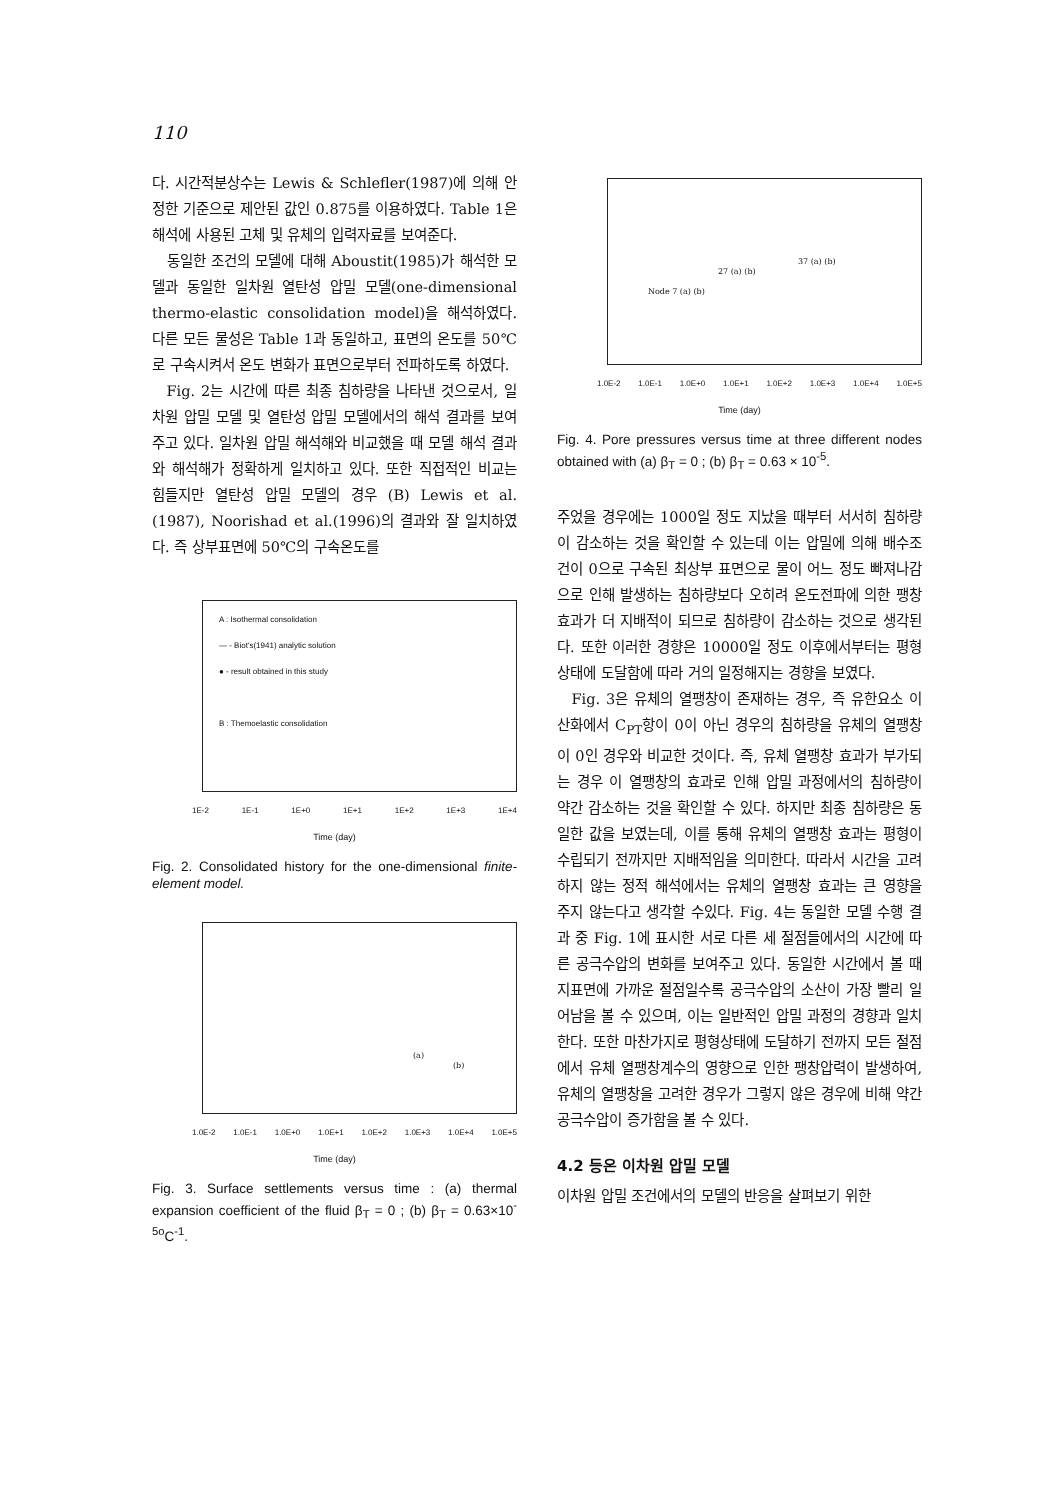110
다. 시간적분상수는 Lewis & Schlefler(1987)에 의해 안정한 기준으로 제안된 값인 0.875를 이용하였다. Table 1은 해석에 사용된 고체 및 유체의 입력자료를 보여준다.
동일한 조건의 모델에 대해 Aboustit(1985)가 해석한 모델과 동일한 일차원 열탄성 압밀 모델(one-dimensional thermo-elastic consolidation model)을 해석하였다. 다른 모든 물성은 Table 1과 동일하고, 표면의 온도를 50℃로 구속시켜서 온도 변화가 표면으로부터 전파하도록 하였다.
Fig. 2는 시간에 따른 최종 침하량을 나타낸 것으로서, 일차원 압밀 모델 및 열탄성 압밀 모델에서의 해석 결과를 보여주고 있다. 일차원 압밀 해석해와 비교했을 때 모델 해석 결과와 해석해가 정확하게 일치하고 있다. 또한 직접적인 비교는 힘들지만 열탄성 압밀 모델의 경우 (B) Lewis et al.(1987), Noorishad et al.(1996)의 결과와 잘 일치하였다. 즉 상부표면에 50℃의 구속온도를
A : Isothermal consolidation
— - Biot's(1941) analytic solution
● - result obtained in this study
B : Themoelastic consolidation
1E-2 1E-1 1E+0 1E+1 1E+2 1E+3 1E+4
Time (day)
Fig. 2. Consolidated history for the one-dimensional finite-element model.
(a)
(b)
1.0E-2 1.0E-1 1.0E+0 1.0E+1 1.0E+2 1.0E+3 1.0E+4 1.0E+5
Time (day)
Fig. 3. Surface settlements versus time : (a) thermal expansion coefficient of the fluid β<sub>T</sub> = 0 ; (b) β<sub>T</sub> = 0.63×10<sup>-5o</sup>C<sup>-1</sup>.
Node 7 (a) (b)
27 (a) (b)
37 (a) (b)
1.0E-2 1.0E-1 1.0E+0 1.0E+1 1.0E+2 1.0E+3 1.0E+4 1.0E+5
Time (day)
Fig. 4. Pore pressures versus time at three different nodes obtained with (a) β<sub>T</sub> = 0 ; (b) β<sub>T</sub> = 0.63 × 10<sup>-5</sup>.
주었을 경우에는 1000일 정도 지났을 때부터 서서히 침하량이 감소하는 것을 확인할 수 있는데 이는 압밀에 의해 배수조건이 0으로 구속된 최상부 표면으로 물이 어느 정도 빠져나감으로 인해 발생하는 침하량보다 오히려 온도전파에 의한 팽창효과가 더 지배적이 되므로 침하량이 감소하는 것으로 생각된다. 또한 이러한 경향은 10000일 정도 이후에서부터는 평형상태에 도달함에 따라 거의 일정해지는 경향을 보였다.
Fig. 3은 유체의 열팽창이 존재하는 경우, 즉 유한요소 이산화에서 C<sub>PT</sub>항이 0이 아닌 경우의 침하량을 유체의 열팽창이 0인 경우와 비교한 것이다. 즉, 유체 열팽창 효과가 부가되는 경우 이 열팽창의 효과로 인해 압밀 과정에서의 침하량이 약간 감소하는 것을 확인할 수 있다. 하지만 최종 침하량은 동일한 값을 보였는데, 이를 통해 유체의 열팽창 효과는 평형이 수립되기 전까지만 지배적임을 의미한다. 따라서 시간을 고려하지 않는 정적 해석에서는 유체의 열팽창 효과는 큰 영향을 주지 않는다고 생각할 수있다. Fig. 4는 동일한 모델 수행 결과 중 Fig. 1에 표시한 서로 다른 세 절점들에서의 시간에 따른 공극수압의 변화를 보여주고 있다. 동일한 시간에서 볼 때 지표면에 가까운 절점일수록 공극수압의 소산이 가장 빨리 일어남을 볼 수 있으며, 이는 일반적인 압밀 과정의 경향과 일치한다. 또한 마찬가지로 평형상태에 도달하기 전까지 모든 절점에서 유체 열팽창계수의 영향으로 인한 팽창압력이 발생하여, 유체의 열팽창을 고려한 경우가 그렇지 않은 경우에 비해 약간 공극수압이 증가함을 볼 수 있다.
4.2 등온 이차원 압밀 모델
이차원 압밀 조건에서의 모델의 반응을 살펴보기 위한